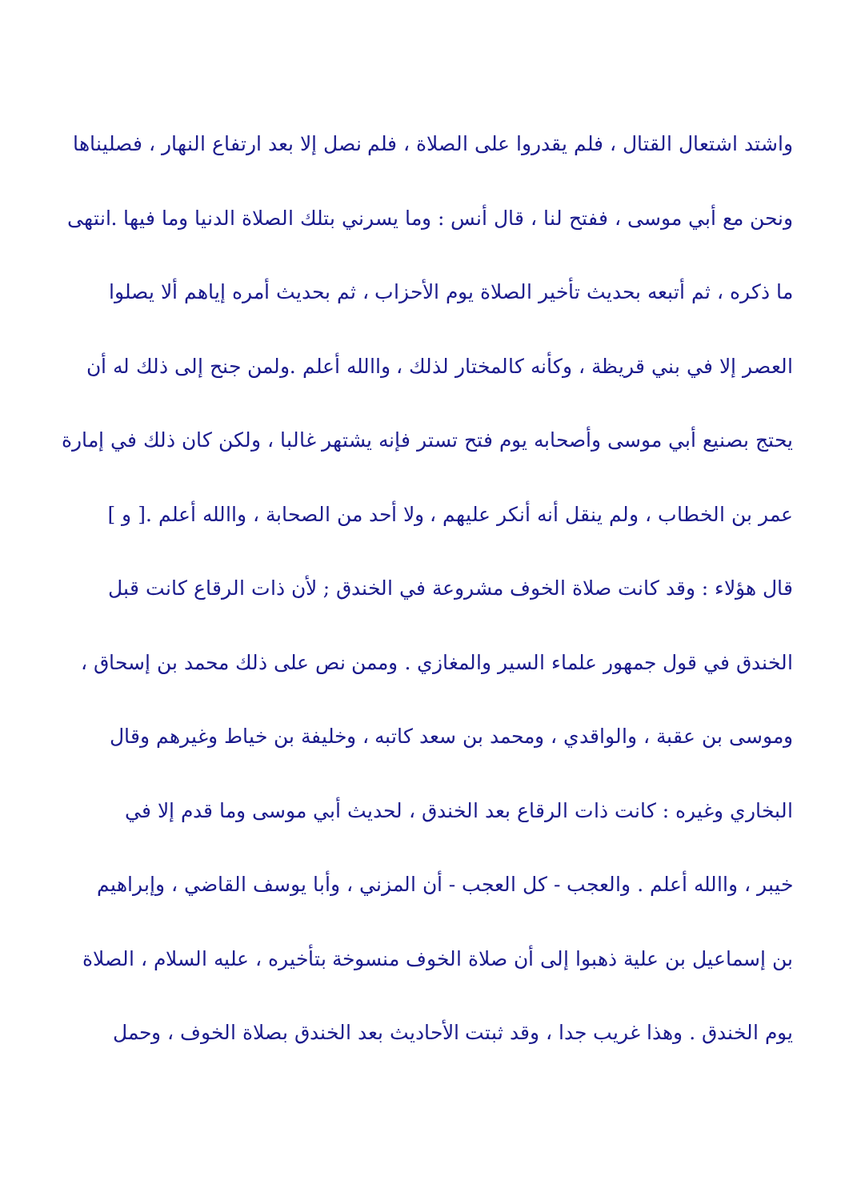واشتد اشتعال القتال ، فلم يقدروا على الصلاة ، فلم نصل إلا بعد ارتفاع النهار ، فصليناها
ونحن مع أبي موسى ، ففتح لنا ، قال أنس : وما يسرني بتلك الصلاة الدنيا وما فيها .انتهى
ما ذكره ، ثم أتبعه بحديث تأخير الصلاة يوم الأحزاب ، ثم بحديث أمره إياهم ألا يصلوا
العصر إلا في بني قريظة ، وكأنه كالمختار لذلك ، واالله أعلم .ولمن جنح إلى ذلك له أن
يحتج بصنيع أبي موسى وأصحابه يوم فتح تستر فإنه يشتهر غالبا ، ولكن كان ذلك في إمارة
عمر بن الخطاب ، ولم ينقل أنه أنكر عليهم ، ولا أحد من الصحابة ، واالله أعلم .[ و ]
قال هؤلاء : وقد كانت صلاة الخوف مشروعة في الخندق ; لأن ذات الرقاع كانت قبل
الخندق في قول جمهور علماء السير والمغازي . وممن نص على ذلك محمد بن إسحاق ،
وموسى بن عقبة ، والواقدي ، ومحمد بن سعد كاتبه ، وخليفة بن خياط وغيرهم وقال
البخاري وغيره : كانت ذات الرقاع بعد الخندق ، لحديث أبي موسى وما قدم إلا في
خيبر ، واالله أعلم . والعجب - كل العجب - أن المزني ، وأبا يوسف القاضي ، وإبراهيم
بن إسماعيل بن علية ذهبوا إلى أن صلاة الخوف منسوخة بتأخيره ، عليه السلام ، الصلاة
يوم الخندق . وهذا غريب جدا ، وقد ثبتت الأحاديث بعد الخندق بصلاة الخوف ، وحمل